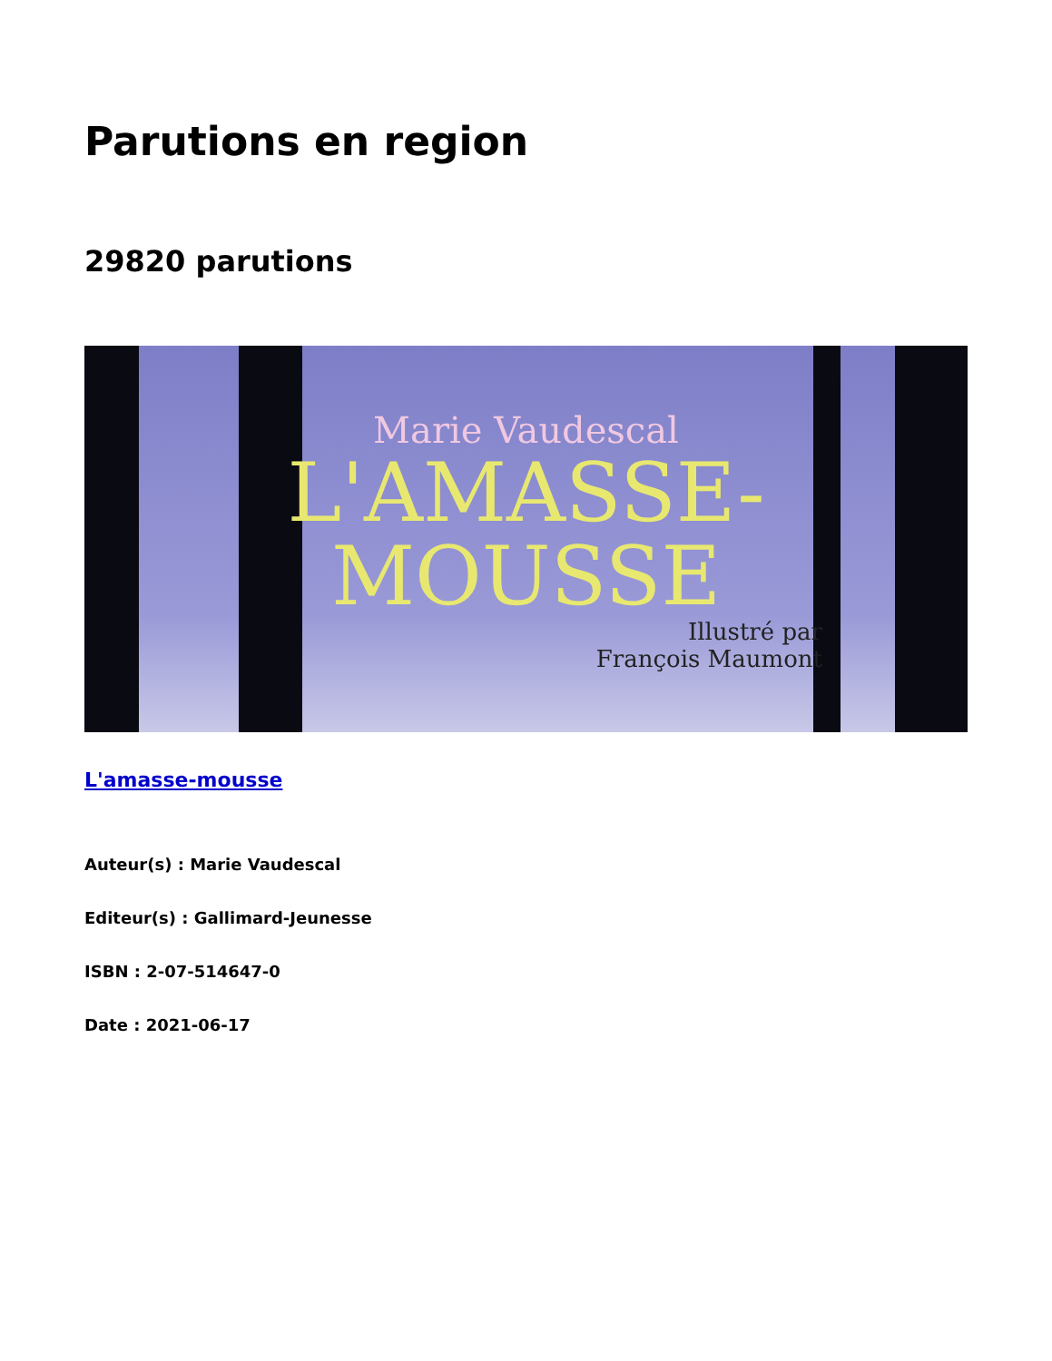Parutions en region
29820 parutions
Marie Vaudescal
L'AMASSE-
MOUSSE
Illustré par
François Maumont
L'amasse-mousse
Auteur(s) : Marie Vaudescal
Editeur(s) : Gallimard-Jeunesse
ISBN : 2-07-514647-0
Date : 2021-06-17